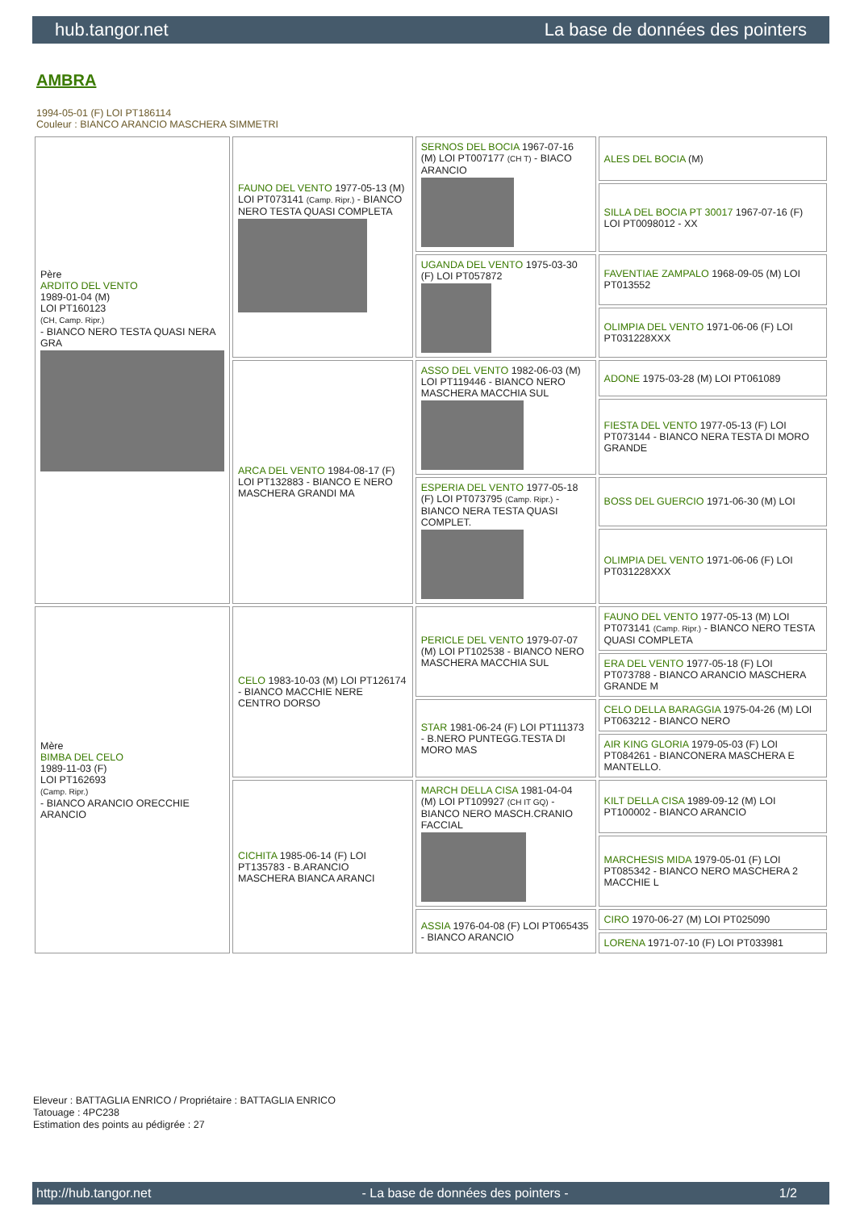hub.tangor.net La base de données des pointers
AMBRA
1994-05-01 (F) LOI PT186114
Couleur : BIANCO ARANCIO MASCHERA SIMMETRI
| Père ARDITO DEL VENTO 1989-01-04 (M) LOI PT160123 (CH, Camp. Ripr.) - BIANCO NERO TESTA QUASI NERA GRA | FAUNO DEL VENTO 1977-05-13 (M) LOI PT073141 (Camp. Ripr.) - BIANCO NERO TESTA QUASI COMPLETA | SERNOS DEL BOCIA 1967-07-16 (M) LOI PT007177 (CH T) - BIACO ARANCIO | ALES DEL BOCIA (M) |
| | | | SILLA DEL BOCIA PT 30017 1967-07-16 (F) LOI PT0098012 - XX |
| | | UGANDA DEL VENTO 1975-03-30 (F) LOI PT057872 | FAVENTIAE ZAMPALO 1968-09-05 (M) LOI PT013552 |
| | | | OLIMPIA DEL VENTO 1971-06-06 (F) LOI PT031228XXX |
| | ARCA DEL VENTO 1984-08-17 (F) LOI PT132883 - BIANCO E NERO MASCHERA GRANDI MA | ASSO DEL VENTO 1982-06-03 (M) LOI PT119446 - BIANCO NERO MASCHERA MACCHIA SUL | ADONE 1975-03-28 (M) LOI PT061089 |
| | | | FIESTA DEL VENTO 1977-05-13 (F) LOI PT073144 - BIANCO NERA TESTA DI MORO GRANDE |
| | | ESPERIA DEL VENTO 1977-05-18 (F) LOI PT073795 (Camp. Ripr.) - BIANCO NERA TESTA QUASI COMPLET. | BOSS DEL GUERCIO 1971-06-30 (M) LOI |
| | | | OLIMPIA DEL VENTO 1971-06-06 (F) LOI PT031228XXX |
| Mère BIMBA DEL CELO 1989-11-03 (F) LOI PT162693 (Camp. Ripr.) - BIANCO ARANCIO ORECCHIE ARANCIO | CELO 1983-10-03 (M) LOI PT126174 - BIANCO MACCHIE NERE CENTRO DORSO | PERICLE DEL VENTO 1979-07-07 (M) LOI PT102538 - BIANCO NERO MASCHERA MACCHIA SUL | FAUNO DEL VENTO 1977-05-13 (M) LOI PT073141 (Camp. Ripr.) - BIANCO NERO TESTA QUASI COMPLETA |
| | | | ERA DEL VENTO 1977-05-18 (F) LOI PT073788 - BIANCO ARANCIO MASCHERA GRANDE M |
| | | STAR 1981-06-24 (F) LOI PT111373 - B.NERO PUNTEGG.TESTA DI MORO MAS | CELO DELLA BARAGGIA 1975-04-26 (M) LOI PT063212 - BIANCO NERO |
| | | | AIR KING GLORIA 1979-05-03 (F) LOI PT084261 - BIANCONERA MASCHERA E MANTELLO. |
| | CICHITA 1985-06-14 (F) LOI PT135783 - B.ARANCIO MASCHERA BIANCA ARANCI | MARCH DELLA CISA 1981-04-04 (M) LOI PT109927 (CH IT GQ) - BIANCO NERO MASCH.CRANIO FACCIAL | KILT DELLA CISA 1989-09-12 (M) LOI PT100002 - BIANCO ARANCIO |
| | | | MARCHESIS MIDA 1979-05-01 (F) LOI PT085342 - BIANCO NERO MASCHERA 2 MACCHIE L |
| | | ASSIA 1976-04-08 (F) LOI PT065435 - BIANCO ARANCIO | CIRO 1970-06-27 (M) LOI PT025090 |
| | | | LORENA 1971-07-10 (F) LOI PT033981 |
Eleveur : BATTAGLIA ENRICO / Propriétaire : BATTAGLIA ENRICO
Tatouage : 4PC238
Estimation des points au pédigrée : 27
http://hub.tangor.net - La base de données des pointers - 1/2